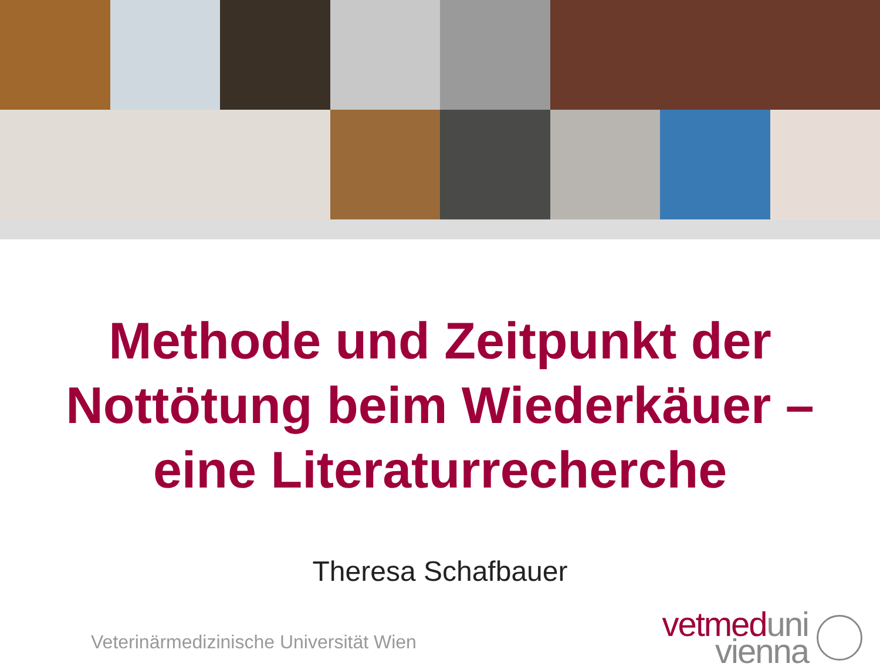Methode und Zeitpunkt der
Nottötung beim Wiederkäuer –
eine Literaturrecherche
Theresa Schafbauer
Veterinärmedizinische Universität Wien
vetmed uni
vienna